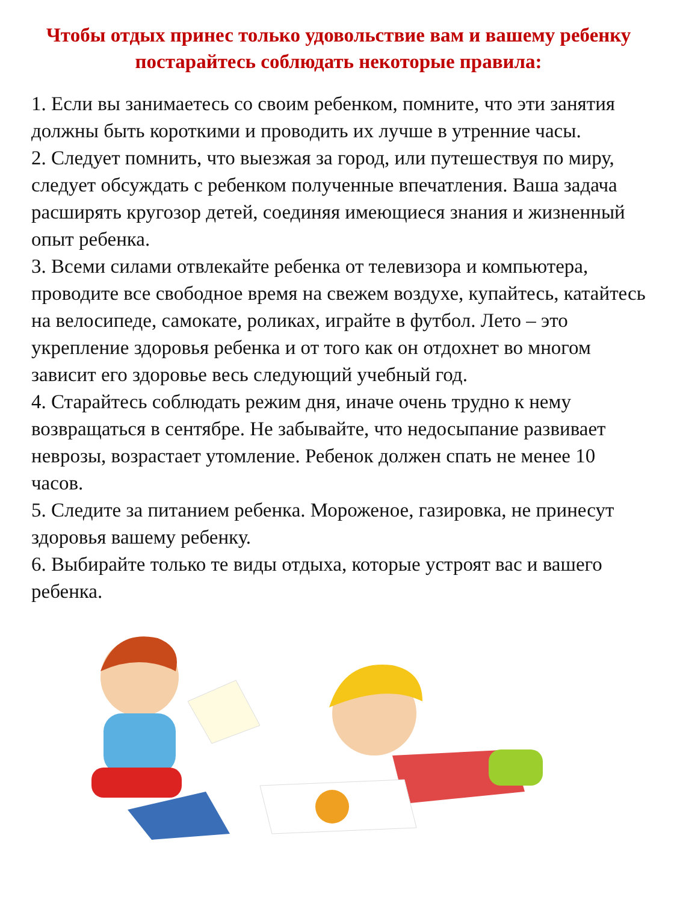Чтобы отдых принес только удовольствие вам и вашему ребенку постарайтесь соблюдать некоторые правила:
1. Если вы занимаетесь со своим ребенком, помните, что эти занятия должны быть короткими и проводить их лучше в утренние часы.
2. Следует помнить, что выезжая за город, или путешествуя по миру, следует обсуждать с ребенком полученные впечатления. Ваша задача расширять кругозор детей, соединяя имеющиеся знания и жизненный опыт ребенка.
3. Всеми силами отвлекайте ребенка от телевизора и компьютера, проводите все свободное время на свежем воздухе, купайтесь, катайтесь на велосипеде, самокате, роликах, играйте в футбол. Лето – это укрепление здоровья ребенка и от того как он отдохнет во многом зависит его здоровье весь следующий учебный год.
4. Старайтесь соблюдать режим дня, иначе очень трудно к нему возвращаться в сентябре. Не забывайте, что недосыпание развивает неврозы, возрастает утомление. Ребенок должен спать не менее 10 часов.
5. Следите за питанием ребенка. Мороженое, газировка, не принесут здоровья вашему ребенку.
6. Выбирайте только те виды отдыха, которые устроят вас и вашего ребенка.